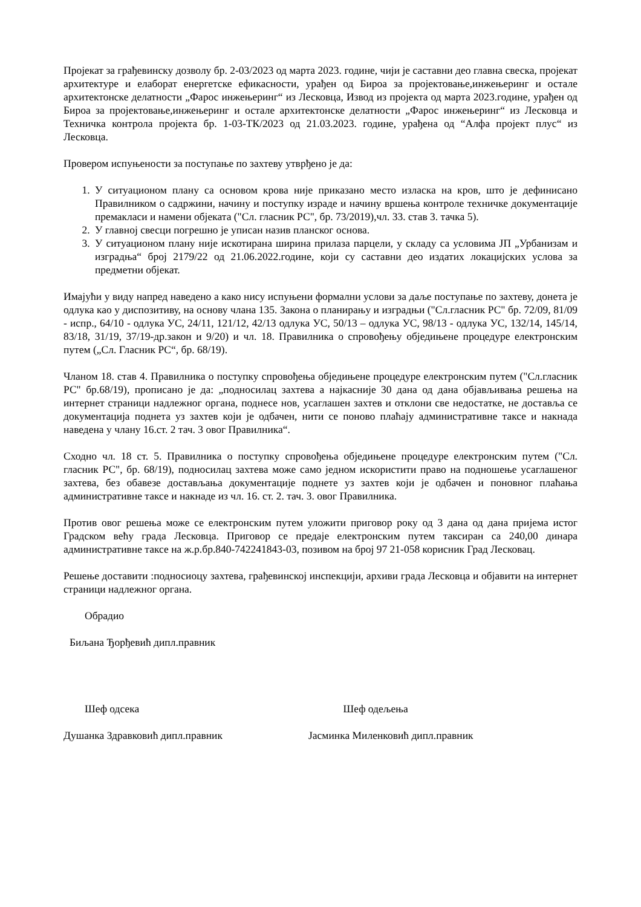Пројекат за грађевинску дозволу бр. 2-03/2023 од марта 2023. године, чији је саставни део главна свеска, пројекат архитектуре и елаборат енергетске ефикасности, урађен од Бироа за пројектовање,инжењеринг и остале архитектонске делатности „Фарос инжењеринг“ из Лесковца, Извод из пројекта од марта 2023.године, урађен од Бироа за пројектовање,инжењеринг и остале архитектонске делатности „Фарос инжењеринг“ из Лесковца и Техничка контрола пројекта бр. 1-03-ТК/2023 од 21.03.2023. године, урађена од “Алфа пројект плус“ из Лесковца.
Провером испуњености за поступање по захтеву утврђено је да:
1. У ситуационом плану са основом крова није приказано место изласка на кров, што је дефинисано Правилником о садржини, начину и поступку израде и начину вршења контроле техничке документације премакласи и намени објеката ("Сл. гласник РС", бр. 73/2019),чл. 33. став 3. тачка 5).
2. У главној свесци погрешно је уписан назив планског основа.
3. У ситуационом плану није искотирана ширина прилаза парцели, у складу са условима ЈП „Урбанизам и изградња“ број 2179/22 од 21.06.2022.године, који су саставни део издатих локацијских услова за предметни објекат.
Имајући у виду напред наведено а како нису испуњени формални услови за даље поступање по захтеву, донета је одлука као у диспозитиву, на основу члана 135. Закона о планирању и изградњи ("Сл.гласник РС" бр. 72/09, 81/09 - испр., 64/10 - одлука УС, 24/11, 121/12, 42/13 одлука УС, 50/13 – одлука УС, 98/13 - одлука УС, 132/14, 145/14, 83/18, 31/19, 37/19-др.закон и 9/20) и чл. 18. Правилника о спровођењу обједињене процедуре електронским путем („Сл. Гласник РС“, бр. 68/19).
Чланом 18. став 4. Правилника о поступку спровођења обједињене процедуре електронским путем ("Сл.гласник РС" бр.68/19), прописано је да: „подносилац захтева а најкасније 30 дана од дана објављивања решења на интернет страници надлежног органа, поднесе нов, усаглашен захтев и отклони све недостатке, не доставља се документација поднета уз захтев који је одбачен, нити се поново плаћају административне таксе и накнада наведена у члану 16.ст. 2 тач. 3 овог Правилника“.
Сходно чл. 18 ст. 5. Правилника о поступку спровођења обједињене процедуре електронским путем ("Сл. гласник РС", бр. 68/19), подносилац захтева може само једном искористити право на подношење усаглашеног захтева, без обавезе достављања документације поднете уз захтев који је одбачен и поновног плаћања административне таксе и накнаде из чл. 16. ст. 2. тач. 3. овог Правилника.
Против овог решења може се електронским путем уложити приговор року од 3 дана од дана пријема истог Градском већу града Лесковца. Приговор се предаје електронским путем таксиран са 240,00 динара административне таксе на ж.р.бр.840-742241843-03, позивом на број 97 21-058 корисник Град Лесковац.
Решење доставити :подносиоцу захтева, грађевинској инспекцији, архиви града Лесковца и објавити на интернет страници надлежног органа.
Обрадио
Биљана Ђорђевић дипл.правник
Шеф одсека Шеф одељења
Душанка Здравковић дипл.правник Јасминка Миленковић дипл.правник